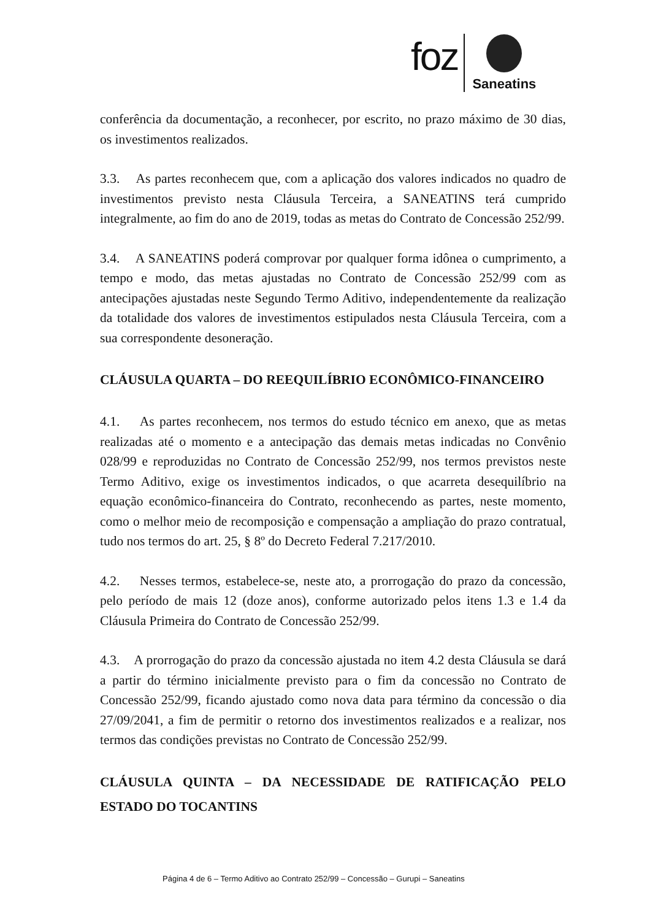foz
Saneatins
conferência da documentação, a reconhecer, por escrito, no prazo máximo de 30 dias, os investimentos realizados.
3.3. As partes reconhecem que, com a aplicação dos valores indicados no quadro de investimentos previsto nesta Cláusula Terceira, a SANEATINS terá cumprido integralmente, ao fim do ano de 2019, todas as metas do Contrato de Concessão 252/99.
3.4. A SANEATINS poderá comprovar por qualquer forma idônea o cumprimento, a tempo e modo, das metas ajustadas no Contrato de Concessão 252/99 com as antecipações ajustadas neste Segundo Termo Aditivo, independentemente da realização da totalidade dos valores de investimentos estipulados nesta Cláusula Terceira, com a sua correspondente desoneração.
CLÁUSULA QUARTA – DO REEQUILÍBRIO ECONÔMICO-FINANCEIRO
4.1. As partes reconhecem, nos termos do estudo técnico em anexo, que as metas realizadas até o momento e a antecipação das demais metas indicadas no Convênio 028/99 e reproduzidas no Contrato de Concessão 252/99, nos termos previstos neste Termo Aditivo, exige os investimentos indicados, o que acarreta desequilíbrio na equação econômico-financeira do Contrato, reconhecendo as partes, neste momento, como o melhor meio de recomposição e compensação a ampliação do prazo contratual, tudo nos termos do art. 25, § 8º do Decreto Federal 7.217/2010.
4.2. Nesses termos, estabelece-se, neste ato, a prorrogação do prazo da concessão, pelo período de mais 12 (doze anos), conforme autorizado pelos itens 1.3 e 1.4 da Cláusula Primeira do Contrato de Concessão 252/99.
4.3. A prorrogação do prazo da concessão ajustada no item 4.2 desta Cláusula se dará a partir do término inicialmente previsto para o fim da concessão no Contrato de Concessão 252/99, ficando ajustado como nova data para término da concessão o dia 27/09/2041, a fim de permitir o retorno dos investimentos realizados e a realizar, nos termos das condições previstas no Contrato de Concessão 252/99.
CLÁUSULA QUINTA – DA NECESSIDADE DE RATIFICAÇÃO PELO ESTADO DO TOCANTINS
Página 4 de 6 – Termo Aditivo ao Contrato 252/99 – Concessão – Gurupi – Saneatins